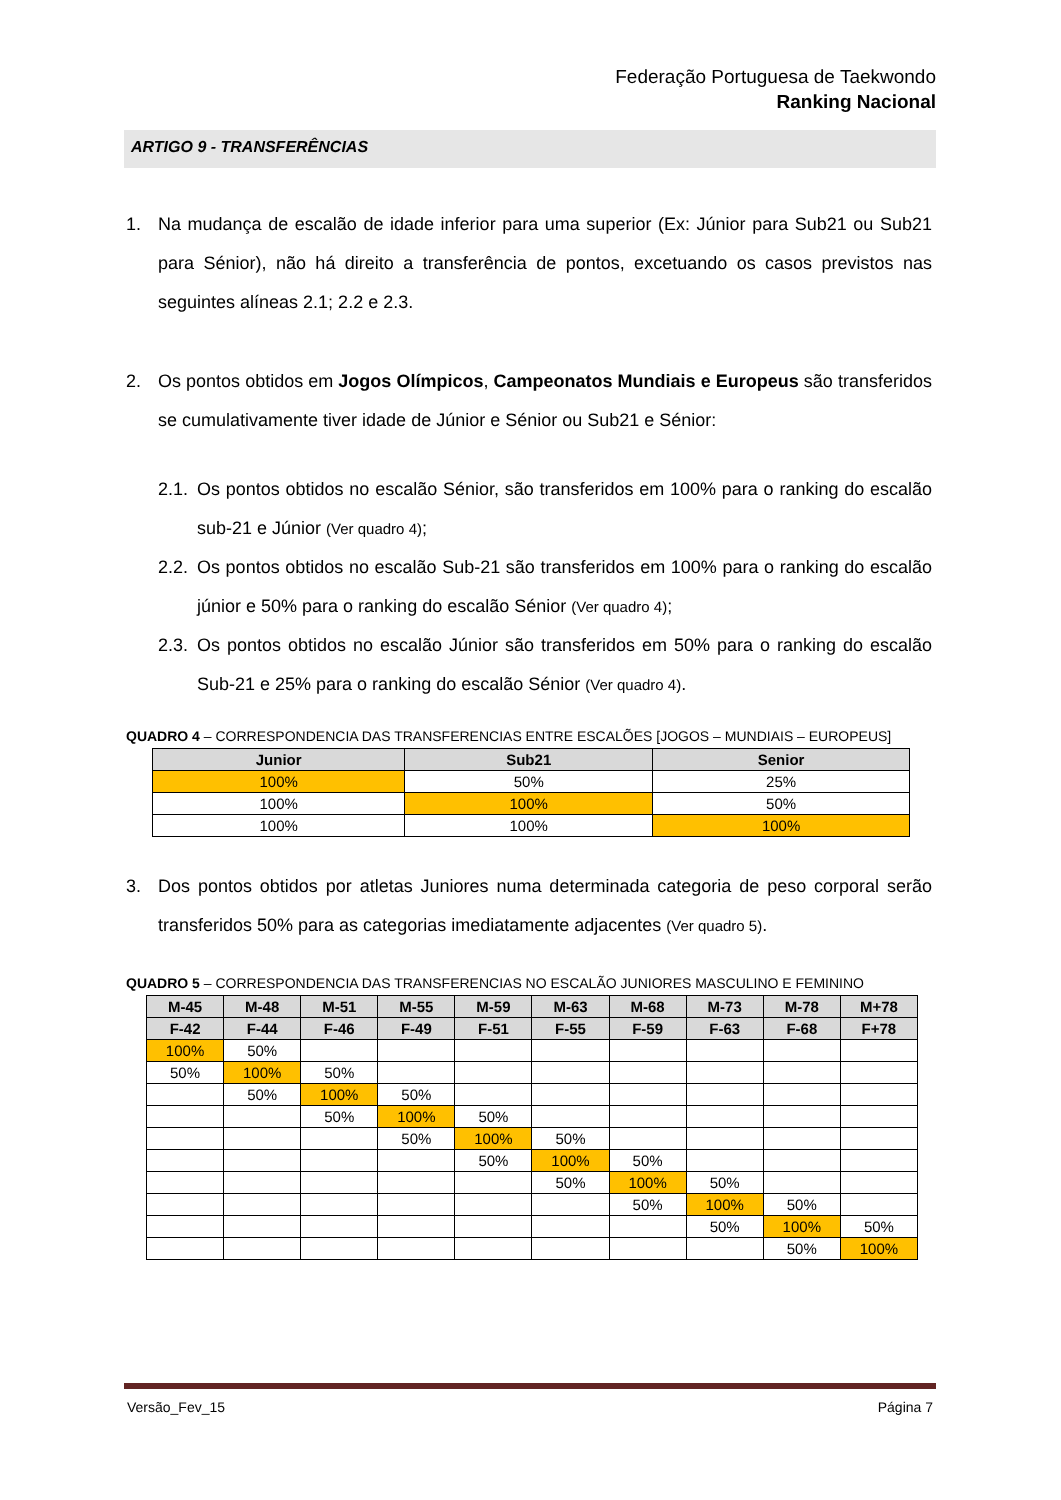Federação Portuguesa de Taekwondo
Ranking Nacional
ARTIGO 9 - TRANSFERÊNCIAS
1. Na mudança de escalão de idade inferior para uma superior (Ex: Júnior para Sub21 ou Sub21 para Sénior), não há direito a transferência de pontos, excetuando os casos previstos nas seguintes alíneas 2.1; 2.2 e 2.3.
2. Os pontos obtidos em Jogos Olímpicos, Campeonatos Mundiais e Europeus são transferidos se cumulativamente tiver idade de Júnior e Sénior ou Sub21 e Sénior:
2.1. Os pontos obtidos no escalão Sénior, são transferidos em 100% para o ranking do escalão sub-21 e Júnior (Ver quadro 4);
2.2. Os pontos obtidos no escalão Sub-21 são transferidos em 100% para o ranking do escalão júnior e 50% para o ranking do escalão Sénior (Ver quadro 4);
2.3. Os pontos obtidos no escalão Júnior são transferidos em 50% para o ranking do escalão Sub-21 e 25% para o ranking do escalão Sénior (Ver quadro 4).
QUADRO 4 – CORRESPONDENCIA DAS TRANSFERENCIAS ENTRE ESCALÕES [JOGOS – MUNDIAIS – EUROPEUS]
| Junior | Sub21 | Senior |
| --- | --- | --- |
| 100% | 50% | 25% |
| 100% | 100% | 50% |
| 100% | 100% | 100% |
3. Dos pontos obtidos por atletas Juniores numa determinada categoria de peso corporal serão transferidos 50% para as categorias imediatamente adjacentes (Ver quadro 5).
QUADRO 5 – CORRESPONDENCIA DAS TRANSFERENCIAS NO ESCALÃO JUNIORES MASCULINO E FEMININO
| M-45 | M-48 | M-51 | M-55 | M-59 | M-63 | M-68 | M-73 | M-78 | M+78 |
| --- | --- | --- | --- | --- | --- | --- | --- | --- | --- |
| F-42 | F-44 | F-46 | F-49 | F-51 | F-55 | F-59 | F-63 | F-68 | F+78 |
| 100% | 50% | | | | | | | | |
| 50% | 100% | 50% | | | | | | | |
| | 50% | 100% | 50% | | | | | | |
| | | 50% | 100% | 50% | | | | | |
| | | | 50% | 100% | 50% | | | | |
| | | | | 50% | 100% | 50% | | | |
| | | | | | 50% | 100% | 50% | | |
| | | | | | | 50% | 100% | 50% | |
| | | | | | | | 50% | 100% | 50% |
| | | | | | | | | 50% | 100% |
Versão_Fev_15 Página 7